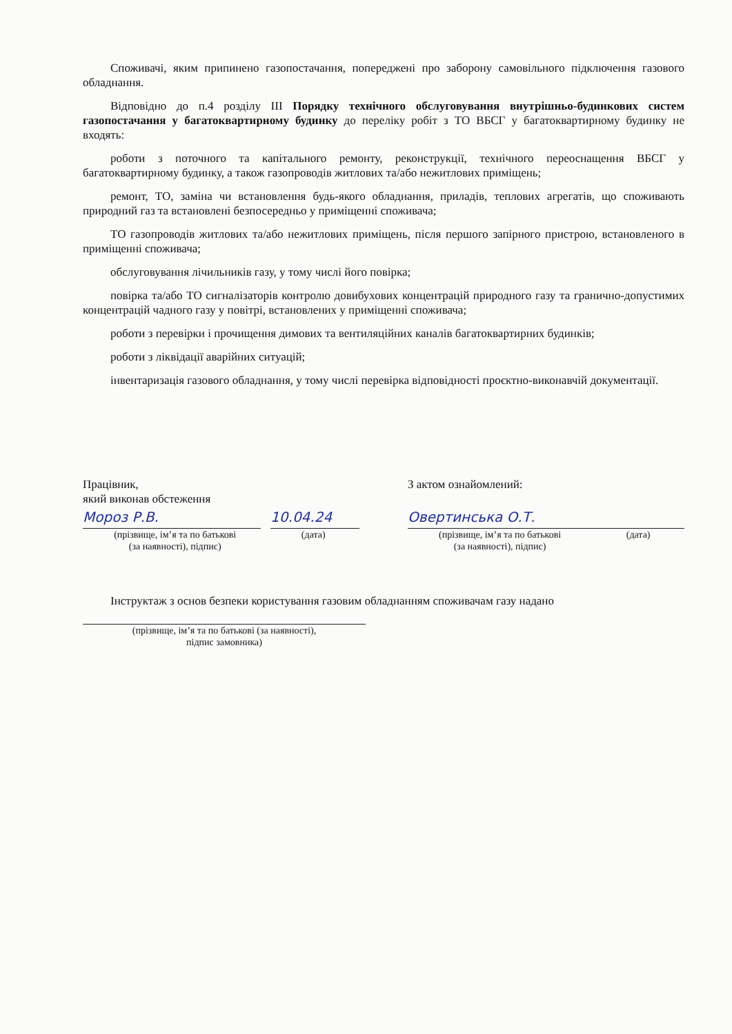Споживачі, яким припинено газопостачання, попереджені про заборону самовільного підключення газового обладнання.
Відповідно до п.4 розділу III Порядку технічного обслуговування внутрішньо-будинкових систем газопостачання у багатоквартирному будинку до переліку робіт з ТО ВБСГ у багатоквартирному будинку не входять:
роботи з поточного та капітального ремонту, реконструкції, технічного переоснащення ВБСГ у багатоквартирному будинку, а також газопроводів житлових та/або нежитлових приміщень;
ремонт, ТО, заміна чи встановлення будь-якого обладнання, приладів, теплових агрегатів, що споживають природний газ та встановлені безпосередньо у приміщенні споживача;
ТО газопроводів житлових та/або нежитлових приміщень, після першого запірного пристрою, встановленого в приміщенні споживача;
обслуговування лічильників газу, у тому числі його повірка;
повірка та/або ТО сигналізаторів контролю довибухових концентрацій природного газу та гранично-допустимих концентрацій чадного газу у повітрі, встановлених у приміщенні споживача;
роботи з перевірки і прочищення димових та вентиляційних каналів багатоквартирних будинків;
роботи з ліквідації аварійних ситуацій;
інвентаризація газового обладнання, у тому числі перевірка відповідності проєктно-виконавчій документації.
Працівник,
який виконав обстеження
Мороз Р.В. 10.04.24
(прізвище, ім’я та по батькові
(за наявності), підпис)
(дата)
З актом ознайомлений:
Овертинська О.Т.
(прізвище, ім’я та по батькові
(за наявності), підпис)
(дата)
Інструктаж з основ безпеки користування газовим обладнанням споживачам газу надано
(прізвище, ім’я та по батькові (за наявності),
підпис замовника)